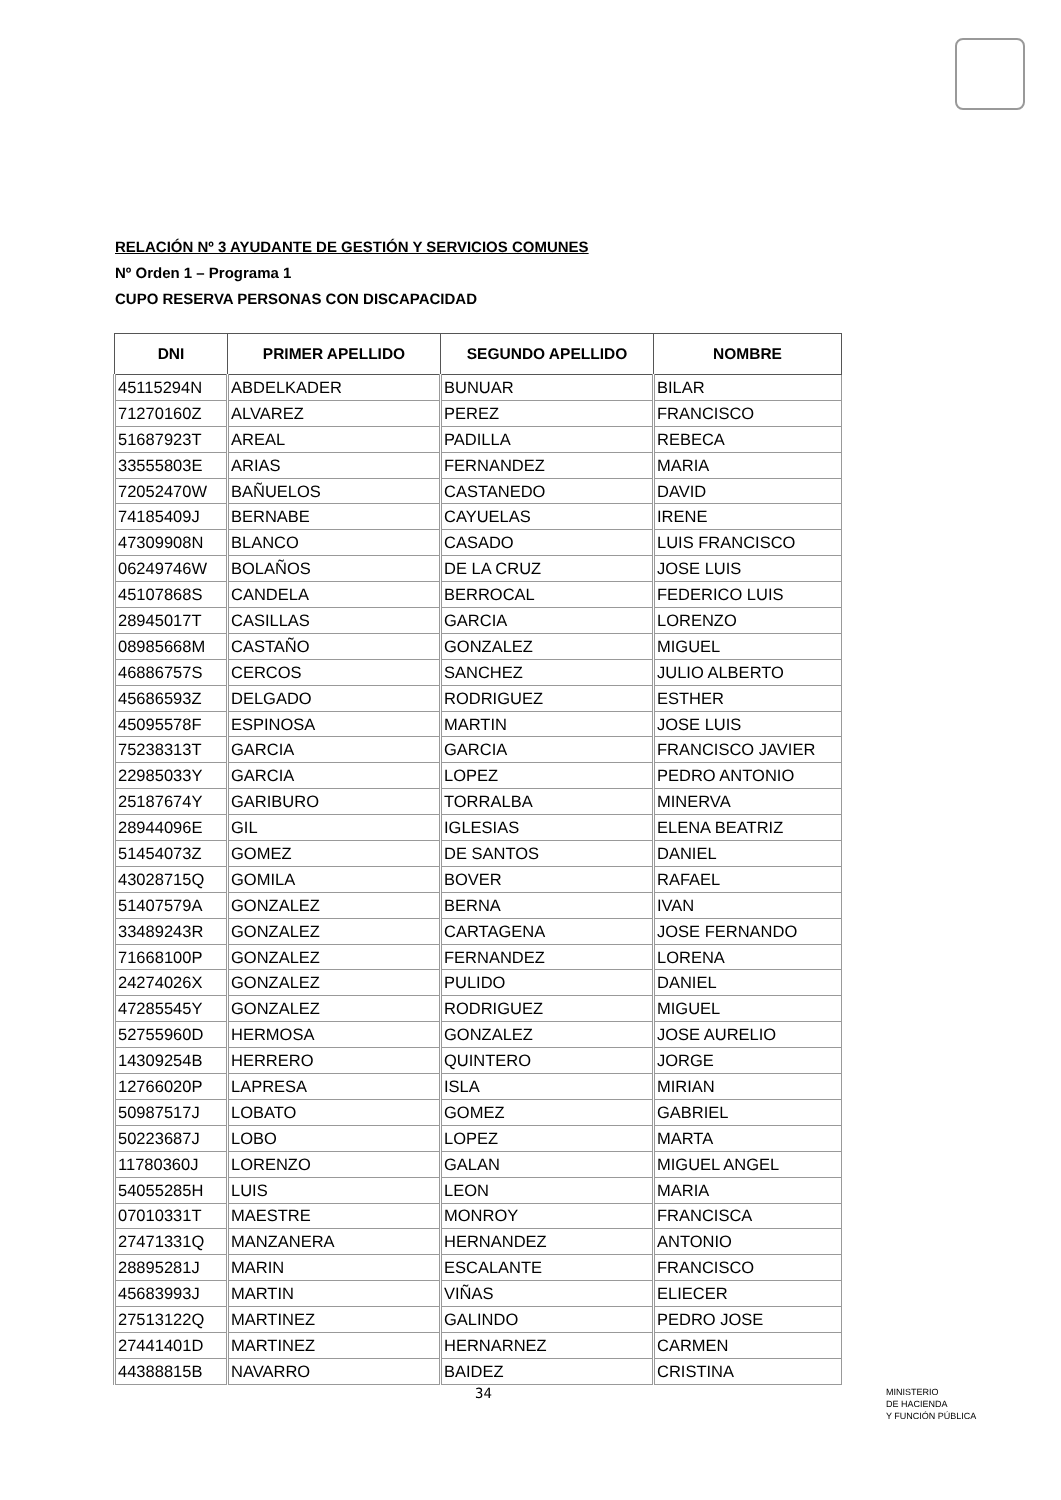RELACIÓN Nº 3 AYUDANTE DE GESTIÓN Y SERVICIOS COMUNES
Nº Orden 1 – Programa 1
CUPO RESERVA PERSONAS CON DISCAPACIDAD
| DNI | PRIMER APELLIDO | SEGUNDO APELLIDO | NOMBRE |
| --- | --- | --- | --- |
| 45115294N | ABDELKADER | BUNUAR | BILAR |
| 71270160Z | ALVAREZ | PEREZ | FRANCISCO |
| 51687923T | AREAL | PADILLA | REBECA |
| 33555803E | ARIAS | FERNANDEZ | MARIA |
| 72052470W | BAÑUELOS | CASTANEDO | DAVID |
| 74185409J | BERNABE | CAYUELAS | IRENE |
| 47309908N | BLANCO | CASADO | LUIS FRANCISCO |
| 06249746W | BOLAÑOS | DE LA CRUZ | JOSE LUIS |
| 45107868S | CANDELA | BERROCAL | FEDERICO LUIS |
| 28945017T | CASILLAS | GARCIA | LORENZO |
| 08985668M | CASTAÑO | GONZALEZ | MIGUEL |
| 46886757S | CERCOS | SANCHEZ | JULIO ALBERTO |
| 45686593Z | DELGADO | RODRIGUEZ | ESTHER |
| 45095578F | ESPINOSA | MARTIN | JOSE LUIS |
| 75238313T | GARCIA | GARCIA | FRANCISCO JAVIER |
| 22985033Y | GARCIA | LOPEZ | PEDRO ANTONIO |
| 25187674Y | GARIBURO | TORRALBA | MINERVA |
| 28944096E | GIL | IGLESIAS | ELENA BEATRIZ |
| 51454073Z | GOMEZ | DE SANTOS | DANIEL |
| 43028715Q | GOMILA | BOVER | RAFAEL |
| 51407579A | GONZALEZ | BERNA | IVAN |
| 33489243R | GONZALEZ | CARTAGENA | JOSE FERNANDO |
| 71668100P | GONZALEZ | FERNANDEZ | LORENA |
| 24274026X | GONZALEZ | PULIDO | DANIEL |
| 47285545Y | GONZALEZ | RODRIGUEZ | MIGUEL |
| 52755960D | HERMOSA | GONZALEZ | JOSE AURELIO |
| 14309254B | HERRERO | QUINTERO | JORGE |
| 12766020P | LAPRESA | ISLA | MIRIAN |
| 50987517J | LOBATO | GOMEZ | GABRIEL |
| 50223687J | LOBO | LOPEZ | MARTA |
| 11780360J | LORENZO | GALAN | MIGUEL ANGEL |
| 54055285H | LUIS | LEON | MARIA |
| 07010331T | MAESTRE | MONROY | FRANCISCA |
| 27471331Q | MANZANERA | HERNANDEZ | ANTONIO |
| 28895281J | MARIN | ESCALANTE | FRANCISCO |
| 45683993J | MARTIN | VIÑAS | ELIECER |
| 27513122Q | MARTINEZ | GALINDO | PEDRO JOSE |
| 27441401D | MARTINEZ | HERNARNEZ | CARMEN |
| 44388815B | NAVARRO | BAIDEZ | CRISTINA |
34
MINISTERIO
DE HACIENDA
Y FUNCIÓN PÚBLICA